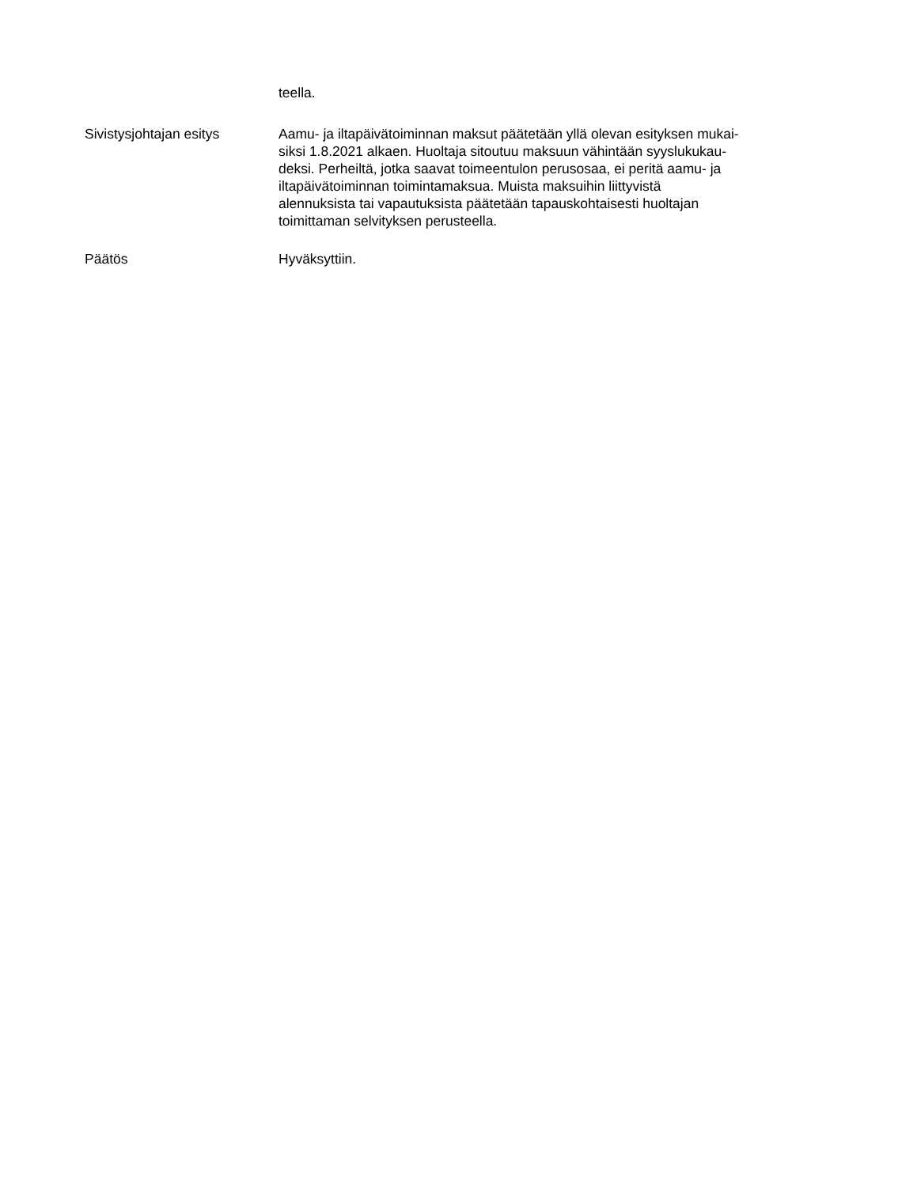teella.
Sivistysjohtajan esitys Aamu- ja iltapäivätoiminnan maksut päätetään yllä olevan esityksen mukai-
siksi 1.8.2021 alkaen. Huoltaja sitoutuu maksuun vähintään syyslukukau-
deksi. Perheiltä, jotka saavat toimeentulon perusosaa, ei peritä aamu- ja
iltapäivätoiminnan toimintamaksua. Muista maksuihin liittyvistä
alennuksista tai vapautuksista päätetään tapauskohtaisesti huoltajan
toimittaman selvityksen perusteella.
Päätös Hyväksyttiin.